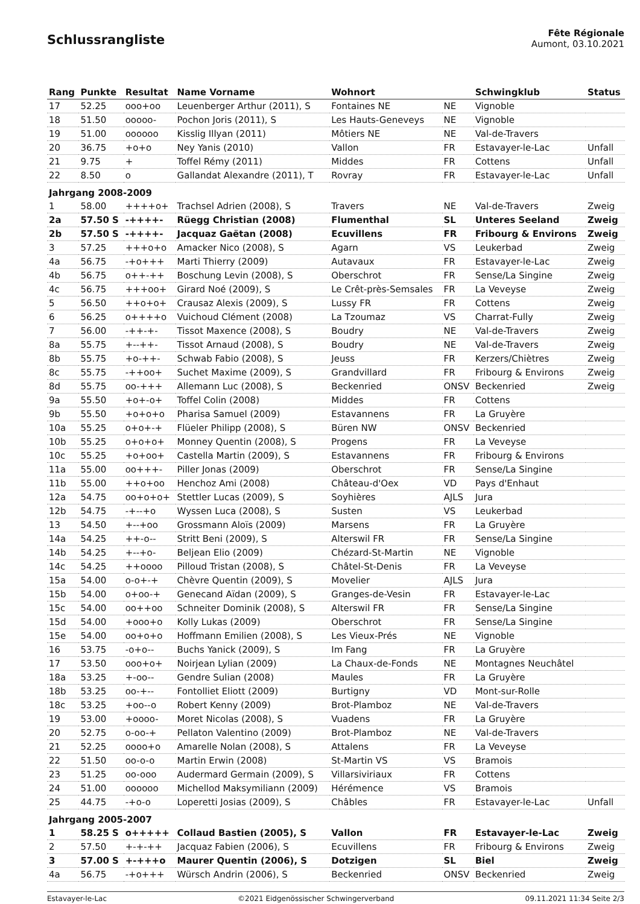Schlussrangliste
Fête Régionale
Aumont, 03.10.2021
| Rang | Punkte | Resultat | Name Vorname | Wohnort | | Schwingklub | Status |
| --- | --- | --- | --- | --- | --- | --- | --- |
| 17 | 52.25 | ooo+oo | Leuenberger Arthur (2011), S | Fontaines NE | NE | Vignoble | |
| 18 | 51.50 | ooooo- | Pochon Joris (2011), S | Les Hauts-Geneveys | NE | Vignoble | |
| 19 | 51.00 | oooooo | Kisslig Illyan (2011) | Môtiers NE | NE | Val-de-Travers | |
| 20 | 36.75 | +o+o | Ney Yanis (2010) | Vallon | FR | Estavayer-le-Lac | Unfall |
| 21 | 9.75 | + | Toffel Rémy (2011) | Middes | FR | Cottens | Unfall |
| 22 | 8.50 | o | Gallandat Alexandre (2011), T | Rovray | FR | Estavayer-le-Lac | Unfall |
| Jahrgang 2008-2009 | | | | | | | |
| 1 | 58.00 | ++++o+ | Trachsel Adrien (2008), S | Travers | NE | Val-de-Travers | Zweig |
| 2a | 57.50 S | -++++- | Rüegg Christian (2008) | Flumenthal | SL | Unteres Seeland | Zweig |
| 2b | 57.50 S | -++++- | Jacquaz Gaëtan (2008) | Ecuvillens | FR | Fribourg & Environs | Zweig |
| 3 | 57.25 | +++o+o | Amacker Nico (2008), S | Agarn | VS | Leukerbad | Zweig |
| 4a | 56.75 | -+o+++ | Marti Thierry (2009) | Autavaux | FR | Estavayer-le-Lac | Zweig |
| 4b | 56.75 | o++-++ | Boschung Levin (2008), S | Oberschrot | FR | Sense/La Singine | Zweig |
| 4c | 56.75 | +++oo+ | Girard Noé (2009), S | Le Crêt-près-Semsales | FR | La Veveyse | Zweig |
| 5 | 56.50 | ++o+o+ | Crausaz Alexis (2009), S | Lussy FR | FR | Cottens | Zweig |
| 6 | 56.25 | o++++o | Vuichoud Clément (2008) | La Tzoumaz | VS | Charrat-Fully | Zweig |
| 7 | 56.00 | -++-+- | Tissot Maxence (2008), S | Boudry | NE | Val-de-Travers | Zweig |
| 8a | 55.75 | +--++- | Tissot Arnaud (2008), S | Boudry | NE | Val-de-Travers | Zweig |
| 8b | 55.75 | +o-++- | Schwab Fabio (2008), S | Jeuss | FR | Kerzers/Chiètres | Zweig |
| 8c | 55.75 | -++oo+ | Suchet Maxime (2009), S | Grandvillard | FR | Fribourg & Environs | Zweig |
| 8d | 55.75 | oo-+++ | Allemann Luc (2008), S | Beckenried | ONSV | Beckenried | Zweig |
| 9a | 55.50 | +o+-o+ | Toffel Colin (2008) | Middes | FR | Cottens | |
| 9b | 55.50 | +o+o+o | Pharisa Samuel (2009) | Estavannens | FR | La Gruyère | |
| 10a | 55.25 | o+o+-+ | Flüeler Philipp (2008), S | Büren NW | ONSV | Beckenried | |
| 10b | 55.25 | o+o+o+ | Monney Quentin (2008), S | Progens | FR | La Veveyse | |
| 10c | 55.25 | +o+oo+ | Castella Martin (2009), S | Estavannens | FR | Fribourg & Environs | |
| 11a | 55.00 | oo+++- | Piller Jonas (2009) | Oberschrot | FR | Sense/La Singine | |
| 11b | 55.00 | ++o+oo | Henchoz Ami (2008) | Château-d'Oex | VD | Pays d'Enhaut | |
| 12a | 54.75 | oo+o+o+ | Stettler Lucas (2009), S | Soyhières | AJLS | Jura | |
| 12b | 54.75 | -+--+o | Wyssen Luca (2008), S | Susten | VS | Leukerbad | |
| 13 | 54.50 | +--+oo | Grossmann Aloïs (2009) | Marsens | FR | La Gruyère | |
| 14a | 54.25 | ++-o-- | Stritt Beni (2009), S | Alterswil FR | FR | Sense/La Singine | |
| 14b | 54.25 | +--+o- | Beljean Elio (2009) | Chézard-St-Martin | NE | Vignoble | |
| 14c | 54.25 | ++oooo | Pilloud Tristan (2008), S | Châtel-St-Denis | FR | La Veveyse | |
| 15a | 54.00 | o-o+-+ | Chèvre Quentin (2009), S | Movelier | AJLS | Jura | |
| 15b | 54.00 | o+oo-+ | Genecand Aïdan (2009), S | Granges-de-Vesin | FR | Estavayer-le-Lac | |
| 15c | 54.00 | oo++oo | Schneiter Dominik (2008), S | Alterswil FR | FR | Sense/La Singine | |
| 15d | 54.00 | +ooo+o | Kolly Lukas (2009) | Oberschrot | FR | Sense/La Singine | |
| 15e | 54.00 | oo+o+o | Hoffmann Emilien (2008), S | Les Vieux-Prés | NE | Vignoble | |
| 16 | 53.75 | -o+o-- | Buchs Yanick (2009), S | Im Fang | FR | La Gruyère | |
| 17 | 53.50 | ooo+o+ | Noirjean Lylian (2009) | La Chaux-de-Fonds | NE | Montagnes Neuchâtel | |
| 18a | 53.25 | +-oo-- | Gendre Sulian (2008) | Maules | FR | La Gruyère | |
| 18b | 53.25 | oo-+-- | Fontolliet Eliott (2009) | Burtigny | VD | Mont-sur-Rolle | |
| 18c | 53.25 | +oo--o | Robert Kenny (2009) | Brot-Plamboz | NE | Val-de-Travers | |
| 19 | 53.00 | +oooo- | Moret Nicolas (2008), S | Vuadens | FR | La Gruyère | |
| 20 | 52.75 | o-oo-+ | Pellaton Valentino (2009) | Brot-Plamboz | NE | Val-de-Travers | |
| 21 | 52.25 | oooo+o | Amarelle Nolan (2008), S | Attalens | FR | La Veveyse | |
| 22 | 51.50 | oo-o-o | Martin Erwin (2008) | St-Martin VS | VS | Bramois | |
| 23 | 51.25 | oo-ooo | Audermard Germain (2009), S | Villarsiviriaux | FR | Cottens | |
| 24 | 51.00 | oooooo | Michellod Maksymiliann (2009) | Hérémence | VS | Bramois | |
| 25 | 44.75 | -+o-o | Loperetti Josias (2009), S | Châbles | FR | Estavayer-le-Lac | Unfall |
| Jahrgang 2005-2007 | | | | | | | |
| 1 | 58.25 S | o+++++ | Collaud Bastien (2005), S | Vallon | FR | Estavayer-le-Lac | Zweig |
| 2 | 57.50 | +-+-++ | Jacquaz Fabien (2006), S | Ecuvillens | FR | Fribourg & Environs | Zweig |
| 3 | 57.00 S | +-+++o | Maurer Quentin (2006), S | Dotzigen | SL | Biel | Zweig |
| 4a | 56.75 | -+o+++ | Würsch Andrin (2006), S | Beckenried | ONSV | Beckenried | Zweig |
Estavayer-le-Lac ©2021 Eidgenössischer Schwingerverband 09.11.2021 11:34 Seite 2/3